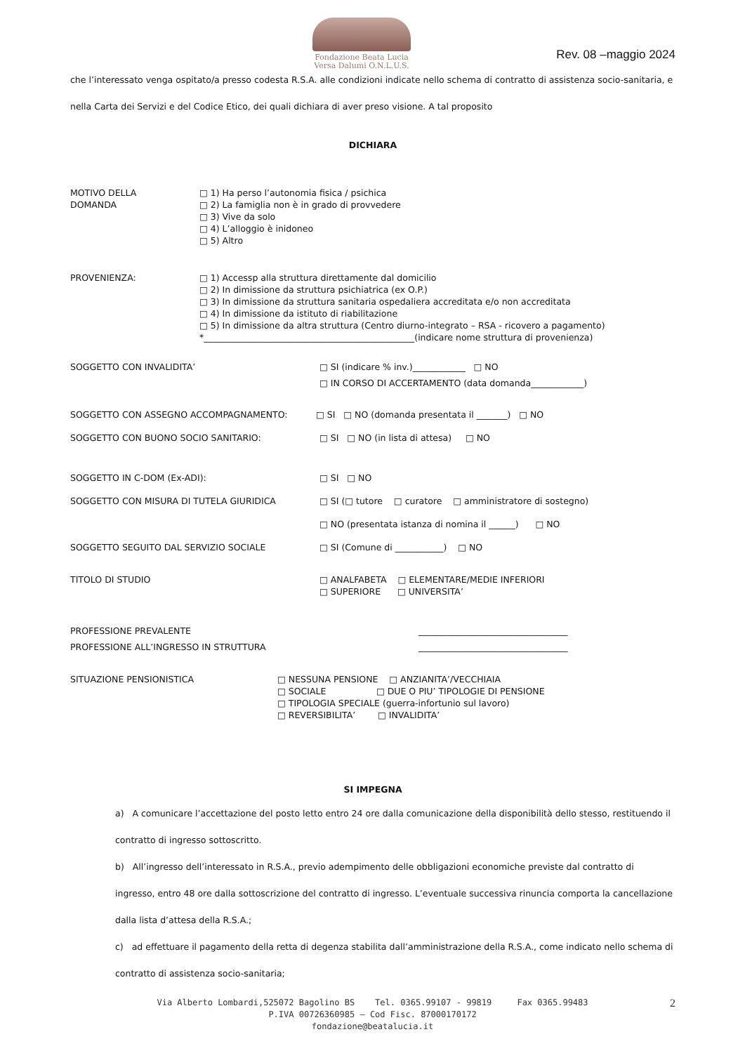Fondazione Beata Lucia
Versa Dalumi O.N.L.U.S.
Rev. 08 –maggio 2024
che l’interessato venga ospitato/a presso codesta R.S.A. alle condizioni indicate nello schema di contratto di assistenza socio-sanitaria, e
nella Carta dei Servizi e del Codice Etico, dei quali dichiara di aver preso visione. A tal proposito
DICHIARA
MOTIVO DELLA
DOMANDA
□ 1) Ha perso l’autonomia fisica / psichica
□ 2) La famiglia non è in grado di provvedere
□ 3) Vive da solo
□ 4) L’alloggio è inidoneo
□ 5) Altro
PROVENIENZA:
□ 1) Accessp alla struttura direttamente dal domicilio
□ 2) In dimissione da struttura psichiatrica (ex O.P.)
□ 3) In dimissione da struttura sanitaria ospedaliera accreditata e/o non accreditata
□ 4) In dimissione da istituto di riabilitazione
□ 5) In dimissione da altra struttura (Centro diurno-integrato – RSA - ricovero a pagamento)
*________________________________________________(indicare nome struttura di provenienza)
SOGGETTO CON INVALIDITA’ □ SI (indicare % inv.)____________ □ NO
□ IN CORSO DI ACCERTAMENTO (data domanda____________)
SOGGETTO CON ASSEGNO ACCOMPAGNAMENTO: □ SI □ NO (domanda presentata il _______) □ NO
SOGGETTO CON BUONO SOCIO SANITARIO: □ SI □ NO (in lista di attesa) □ NO
SOGGETTO IN C-DOM (Ex-ADI): □ SI □ NO
SOGGETTO CON MISURA DI TUTELA GIURIDICA □ SI (□ tutore □ curatore □ amministratore di sostegno)
□ NO (presentata istanza di nomina il ______) □ NO
SOGGETTO SEGUITO DAL SERVIZIO SOCIALE □ SI (Comune di ___________) □ NO
TITOLO DI STUDIO
□ ANALFABETA □ ELEMENTARE/MEDIE INFERIORI
□ SUPERIORE □ UNIVERSITA’
PROFESSIONE PREVALENTE __________________________________
PROFESSIONE ALL’INGRESSO IN STRUTTURA __________________________________
SITUAZIONE PENSIONISTICA
□ NESSUNA PENSIONE □ ANZIANITA’/VECCHIAIA
□ SOCIALE □ DUE O PIU’ TIPOLOGIE DI PENSIONE
□ TIPOLOGIA SPECIALE (guerra-infortunio sul lavoro)
□ REVERSIBILITA’ □ INVALIDITA’
SI IMPEGNA
a) A comunicare l’accettazione del posto letto entro 24 ore dalla comunicazione della disponibilità dello stesso, restituendo il contratto di ingresso sottoscritto.
b) All’ingresso dell’interessato in R.S.A., previo adempimento delle obbligazioni economiche previste dal contratto di ingresso, entro 48 ore dalla sottoscrizione del contratto di ingresso. L’eventuale successiva rinuncia comporta la cancellazione dalla lista d’attesa della R.S.A.;
c) ad effettuare il pagamento della retta di degenza stabilita dall’amministrazione della R.S.A., come indicato nello schema di contratto di assistenza socio-sanitaria;
Via Alberto Lombardi,525072 Bagolino BS Tel. 0365.99107 - 99819 Fax 0365.99483
P.IVA 00726360985 – Cod Fisc. 87000170172
fondazione@beatalucia.it
2